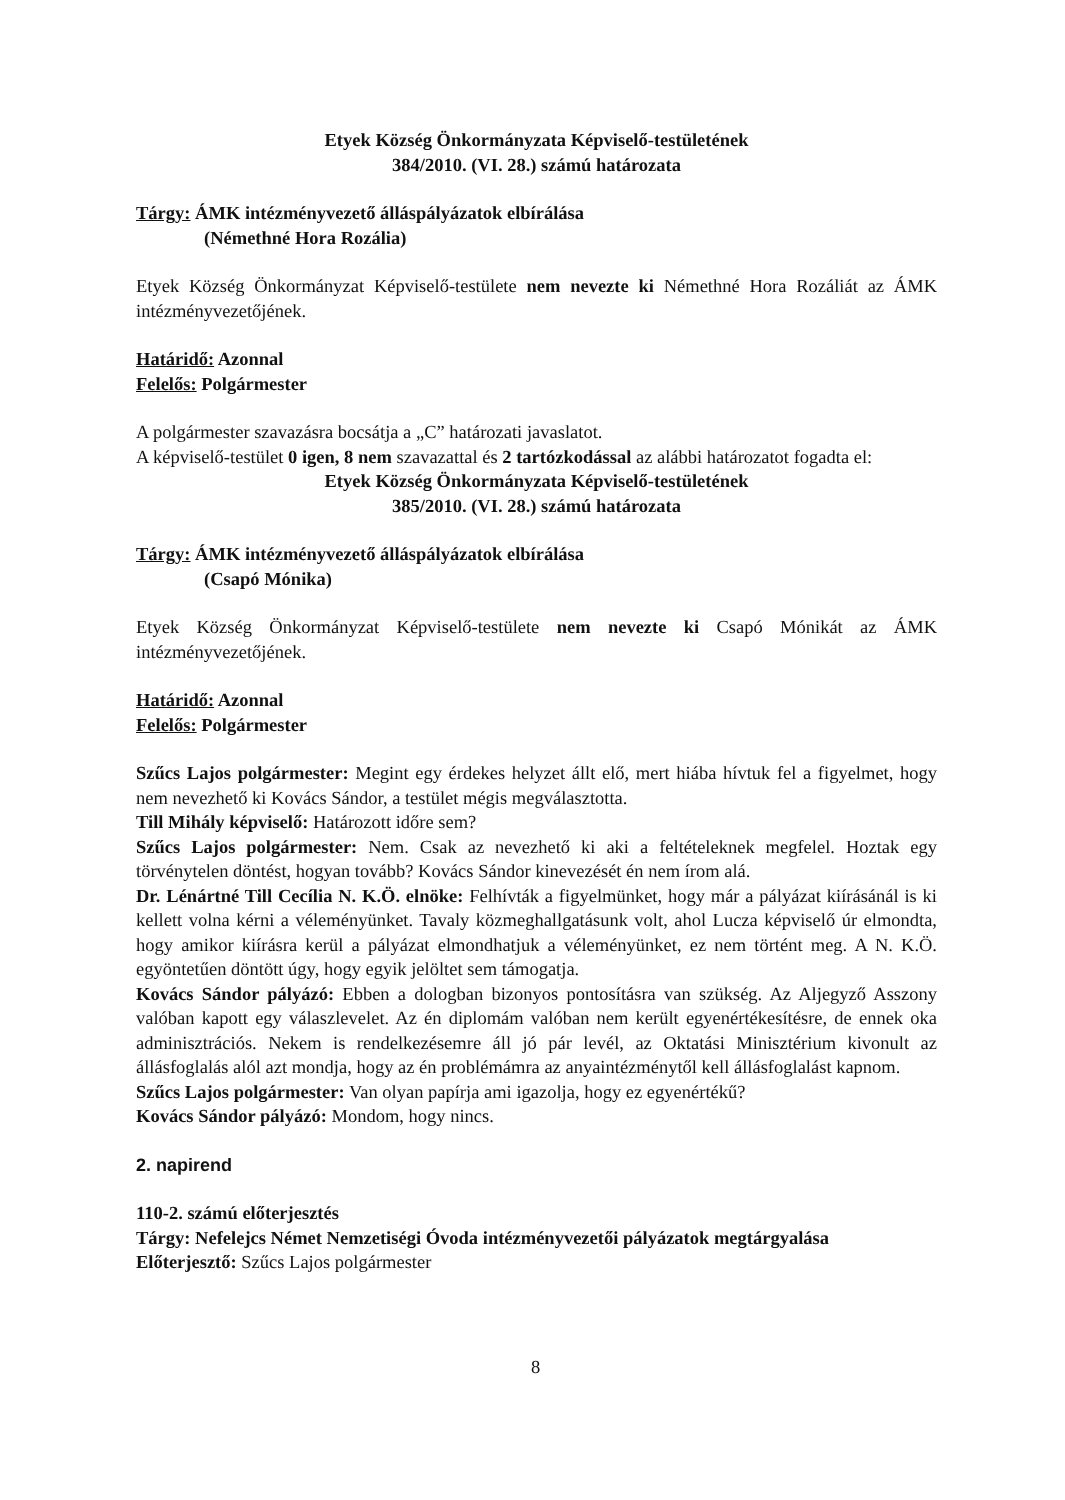Etyek Község Önkormányzata Képviselő-testületének
384/2010. (VI. 28.) számú határozata
Tárgy: ÁMK intézményvezető álláspályázatok elbírálása
(Némethné Hora Rozália)
Etyek Község Önkormányzat Képviselő-testülete nem nevezte ki Némethné Hora Rozáliát az ÁMK intézményvezetőjének.
Határidő: Azonnal
Felelős: Polgármester
A polgármester szavazásra bocsátja a „C” határozati javaslatot.
A képviselő-testület 0 igen, 8 nem szavazattal és 2 tartózkodással az alábbi határozatot fogadta el:
Etyek Község Önkormányzata Képviselő-testületének
385/2010. (VI. 28.) számú határozata
Tárgy: ÁMK intézményvezető álláspályázatok elbírálása
(Csapó Mónika)
Etyek Község Önkormányzat Képviselő-testülete nem nevezte ki Csapó Mónikát az ÁMK intézményvezetőjének.
Határidő: Azonnal
Felelős: Polgármester
Szűcs Lajos polgármester: Megint egy érdekes helyzet állt elő, mert hiába hívtuk fel a figyelmet, hogy nem nevezhető ki Kovács Sándor, a testület mégis megválasztotta.
Till Mihály képviselő: Határozott időre sem?
Szűcs Lajos polgármester: Nem. Csak az nevezhető ki aki a feltételeknek megfelel. Hoztak egy törvénytelen döntést, hogyan tovább? Kovács Sándor kinevezését én nem írom alá.
Dr. Lénártné Till Cecília N. K.Ö. elnöke: Felhívták a figyelmünket, hogy már a pályázat kiírásánál is ki kellett volna kérni a véleményünket. Tavaly közmeghallgatásunk volt, ahol Lucza képviselő úr elmondta, hogy amikor kiírásra kerül a pályázat elmondhatjuk a véleményünket, ez nem történt meg. A N. K.Ö. egyöntetűen döntött úgy, hogy egyik jelöltet sem támogatja.
Kovács Sándor pályázó: Ebben a dologban bizonyos pontosításra van szükség. Az Aljegyző Asszony valóban kapott egy válaszlevelet. Az én diplomám valóban nem került egyenértékesítésre, de ennek oka adminisztrációs. Nekem is rendelkezésemre áll jó pár levél, az Oktatási Minisztérium kivonult az állásfoglalás alól azt mondja, hogy az én problémámra az anyaintézménytől kell állásfoglalást kapnom.
Szűcs Lajos polgármester: Van olyan papírja ami igazolja, hogy ez egyenértékű?
Kovács Sándor pályázó: Mondom, hogy nincs.
2. napirend
110-2. számú előterjesztés
Tárgy: Nefelejcs Német Nemzetiségi Óvoda intézményvezetői pályázatok megtárgyalása
Előterjesztő: Szűcs Lajos polgármester
8